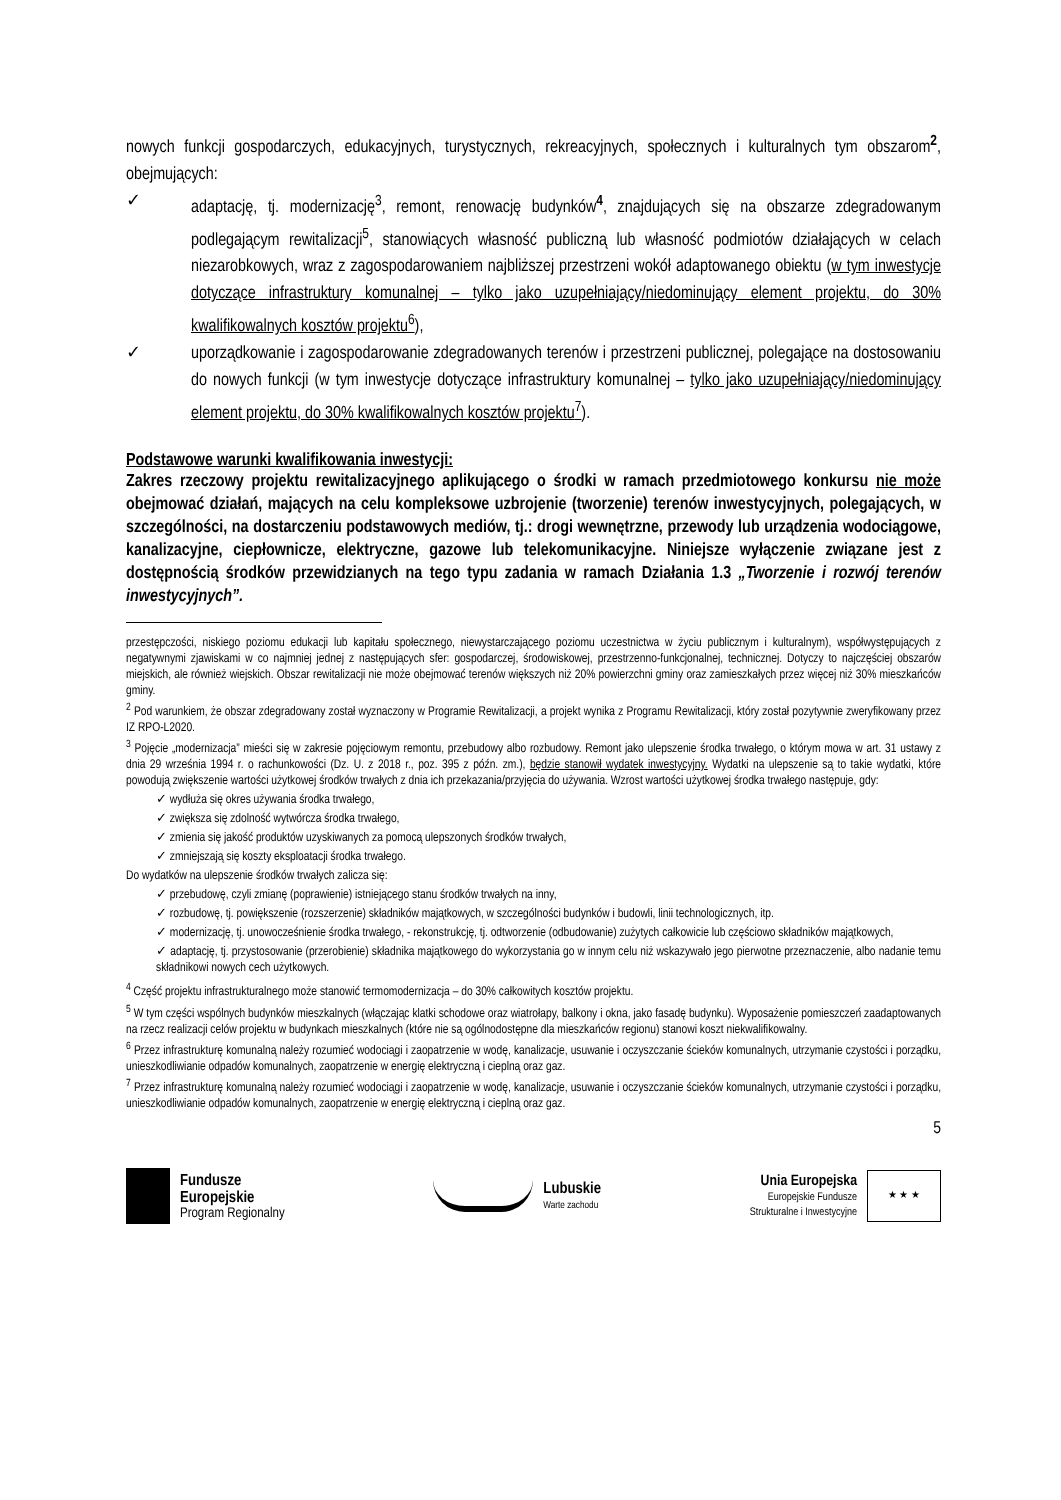nowych funkcji gospodarczych, edukacyjnych, turystycznych, rekreacyjnych, społecznych i kulturalnych tym obszarom<sup>2</sup>, obejmujących:
✓ adaptację, tj. modernizację<sup>3</sup>, remont, renowację budynków<sup>4</sup>, znajdujących się na obszarze zdegradowanym podlegającym rewitalizacji<sup>5</sup>, stanowiących własność publiczną lub własność podmiotów działających w celach niezarobkowych, wraz z zagospodarowaniem najbliższej przestrzeni wokół adaptowanego obiektu (w tym inwestycje dotyczące infrastruktury komunalnej – tylko jako uzupełniający/niedominujący element projektu, do 30% kwalifikowalnych kosztów projektu<sup>6</sup>),
✓ uporządkowanie i zagospodarowanie zdegradowanych terenów i przestrzeni publicznej, polegające na dostosowaniu do nowych funkcji (w tym inwestycje dotyczące infrastruktury komunalnej – tylko jako uzupełniający/niedominujący element projektu, do 30% kwalifikowalnych kosztów projektu<sup>7</sup>).
Podstawowe warunki kwalifikowania inwestycji:
Zakres rzeczowy projektu rewitalizacyjnego aplikującego o środki w ramach przedmiotowego konkursu nie może obejmować działań, mających na celu kompleksowe uzbrojenie (tworzenie) terenów inwestycyjnych, polegających, w szczególności, na dostarczeniu podstawowych mediów, tj.: drogi wewnętrzne, przewody lub urządzenia wodociągowe, kanalizacyjne, ciepłownicze, elektryczne, gazowe lub telekomunikacyjne. Niniejsze wyłączenie związane jest z dostępnością środków przewidzianych na tego typu zadania w ramach Działania 1.3 „Tworzenie i rozwój terenów inwestycyjnych”.
przestępczości, niskiego poziomu edukacji lub kapitału społecznego, niewystarczającego poziomu uczestnictwa w życiu publicznym i kulturalnym), współwystępujących z negatywnymi zjawiskami w co najmniej jednej z następujących sfer: gospodarczej, środowiskowej, przestrzenno-funkcjonalnej, technicznej. Dotyczy to najczęściej obszarów miejskich, ale również wiejskich. Obszar rewitalizacji nie może obejmować terenów większych niż 20% powierzchni gminy oraz zamieszkałych przez więcej niż 30% mieszkańców gminy.
<sup>2</sup> Pod warunkiem, że obszar zdegradowany został wyznaczony w Programie Rewitalizacji, a projekt wynika z Programu Rewitalizacji, który został pozytywnie zweryfikowany przez IZ RPO-L2020.
<sup>3</sup> Pojęcie „modernizacja” mieści się w zakresie pojęciowym remontu, przebudowy albo rozbudowy. Remont jako ulepszenie środka trwałego, o którym mowa w art. 31 ustawy z dnia 29 września 1994 r. o rachunkowości (Dz. U. z 2018 r., poz. 395 z późn. zm.), będzie stanowił wydatek inwestycyjny. Wydatki na ulepszenie są to takie wydatki, które powodują zwiększenie wartości użytkowej środków trwałych z dnia ich przekazania/przyjęcia do używania. Wzrost wartości użytkowej środka trwałego następuje, gdy:
✓ wydłuża się okres używania środka trwałego,
✓ zwiększa się zdolność wytwórcza środka trwałego,
✓ zmienia się jakość produktów uzyskiwanych za pomocą ulepszonych środków trwałych,
✓ zmniejszają się koszty eksploatacji środka trwałego.
Do wydatków na ulepszenie środków trwałych zalicza się:
✓ przebudowę, czyli zmianę (poprawienie) istniejącego stanu środków trwałych na inny,
✓ rozbudowę, tj. powiększenie (rozszerzenie) składników majątkowych, w szczególności budynków i budowli, linii technologicznych, itp.
✓ modernizację, tj. unowocześnienie środka trwałego, - rekonstrukcję, tj. odtworzenie (odbudowanie) zużytych całkowicie lub częściowo składników majątkowych,
✓ adaptację, tj. przystosowanie (przerobienie) składnika majątkowego do wykorzystania go w innym celu niż wskazywało jego pierwotne przeznaczenie, albo nadanie temu składnikowi nowych cech użytkowych.
<sup>4</sup> Część projektu infrastrukturalnego może stanowić termomodernizacja – do 30% całkowitych kosztów projektu.
<sup>5</sup> W tym części wspólnych budynków mieszkalnych (włączając klatki schodowe oraz wiatrołapy, balkony i okna, jako fasadę budynku). Wyposażenie pomieszczeń zaadaptowanych na rzecz realizacji celów projektu w budynkach mieszkalnych (które nie są ogólnodostępne dla mieszkańców regionu) stanowi koszt niekwalifikowalny.
<sup>6</sup> Przez infrastrukturę komunalną należy rozumieć wodociągi i zaopatrzenie w wodę, kanalizacje, usuwanie i oczyszczanie ścieków komunalnych, utrzymanie czystości i porządku, unieszkodliwianie odpadów komunalnych, zaopatrzenie w energię elektryczną i cieplną oraz gaz.
<sup>7</sup> Przez infrastrukturę komunalną należy rozumieć wodociągi i zaopatrzenie w wodę, kanalizacje, usuwanie i oczyszczanie ścieków komunalnych, utrzymanie czystości i porządku, unieszkodliwianie odpadów komunalnych, zaopatrzenie w energię elektryczną i cieplną oraz gaz.
5
Fundusze
Europejskie
Program Regionalny
Lubuskie
Warte zachodu
Unia Europejska
Europejskie Fundusze
Strukturalne i Inwestycyjne
★ ★ ★